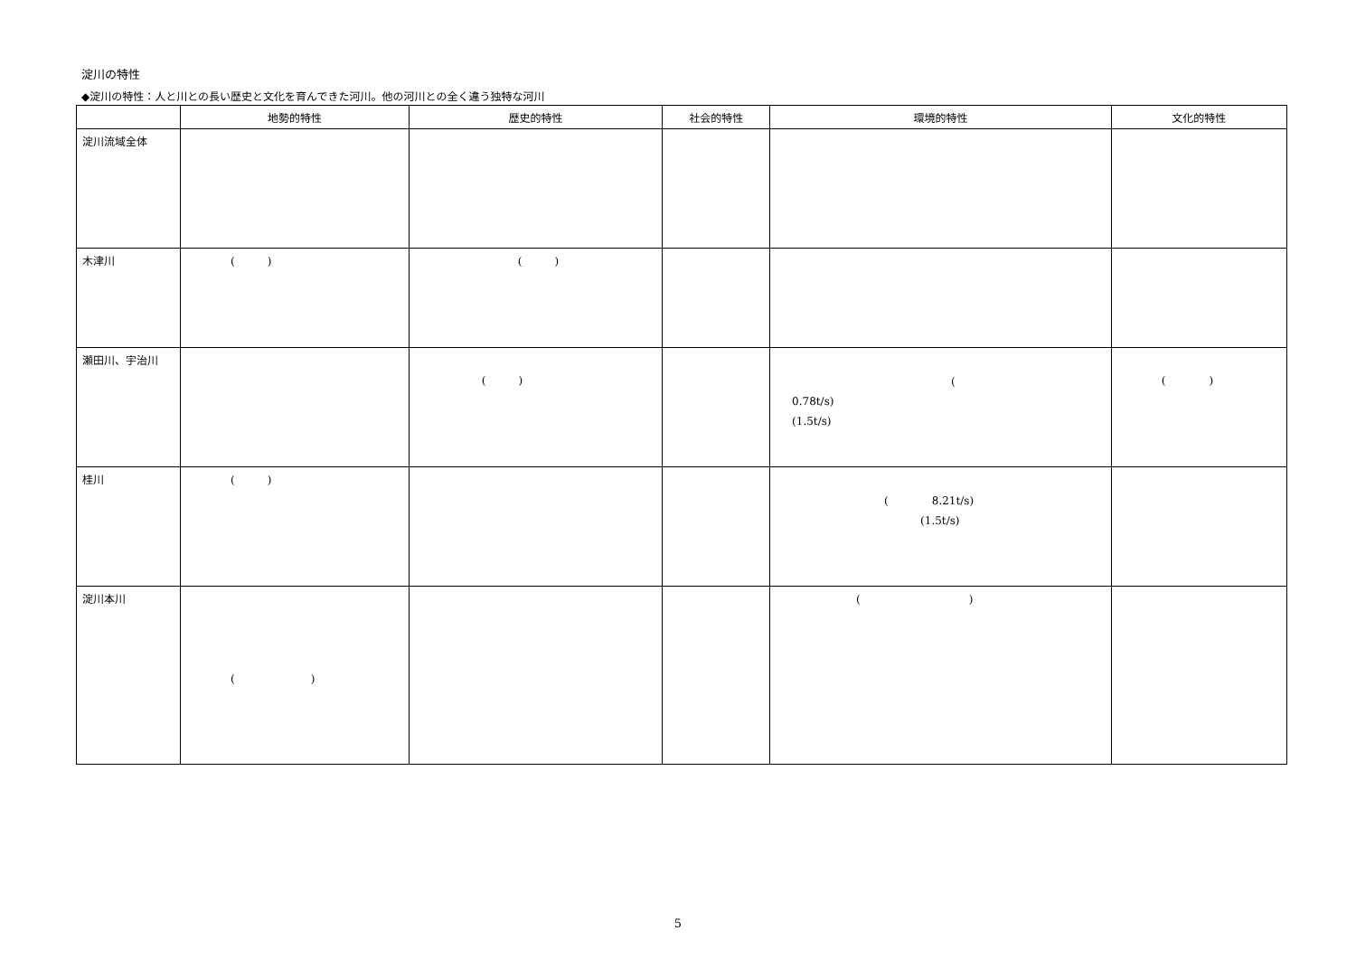淀川の特性
◆淀川の特性：人と川との長い歴史と文化を育んできた河川。他の河川との全く違う独特な河川
| | 地勢的特性 | 歴史的特性 | 社会的特性 | 環境的特性 | 文化的特性 |
| --- | --- | --- | --- | --- | --- |
| 淀川流域全体 | | | | | |
| 木津川 | ( ) | ( ) | | | |
| 瀬田川、宇治川 | | ( ) | | ( 0.78t/s) (1.5t/s) | ( ) |
| 桂川 | ( ) | | | ( 8.21t/s) (1.5t/s) | |
| 淀川本川 | ( ) | | | ( ) | |
5